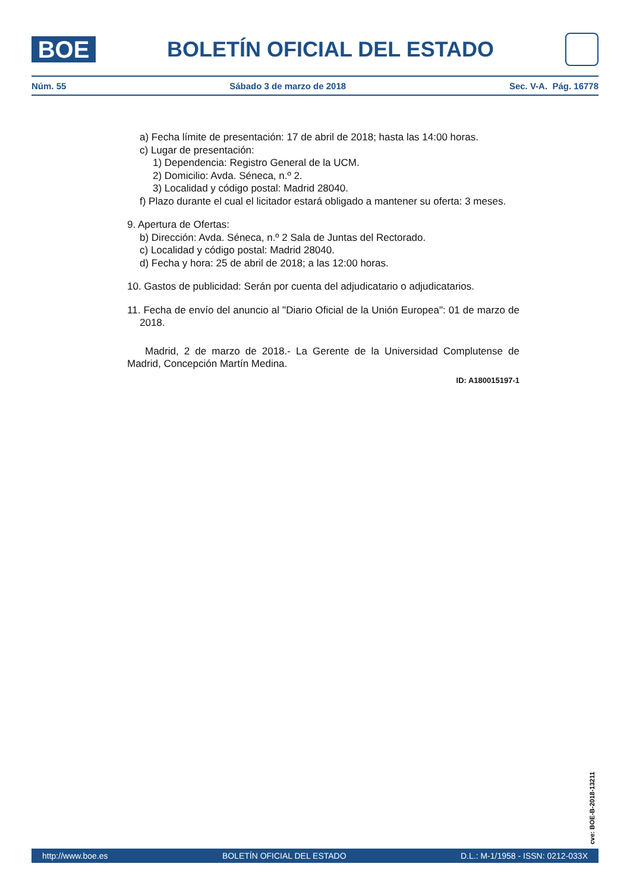BOE
BOLETÍN OFICIAL DEL ESTADO
Núm. 55 Sábado 3 de marzo de 2018 Sec. V-A. Pág. 16778
a) Fecha límite de presentación: 17 de abril de 2018; hasta las 14:00 horas.
c) Lugar de presentación:
1) Dependencia: Registro General de la UCM.
2) Domicilio: Avda. Séneca, n.º 2.
3) Localidad y código postal: Madrid 28040.
f) Plazo durante el cual el licitador estará obligado a mantener su oferta: 3 meses.
9. Apertura de Ofertas:
b) Dirección: Avda. Séneca, n.º 2 Sala de Juntas del Rectorado.
c) Localidad y código postal: Madrid 28040.
d) Fecha y hora: 25 de abril de 2018; a las 12:00 horas.
10. Gastos de publicidad: Serán por cuenta del adjudicatario o adjudicatarios.
11. Fecha de envío del anuncio al "Diario Oficial de la Unión Europea": 01 de marzo de 2018.
Madrid, 2 de marzo de 2018.- La Gerente de la Universidad Complutense de Madrid, Concepción Martín Medina.
ID: A180015197-1
cve: BOE-B-2018-13211
http://www.boe.es BOLETÍN OFICIAL DEL ESTADO D.L.: M-1/1958 - ISSN: 0212-033X